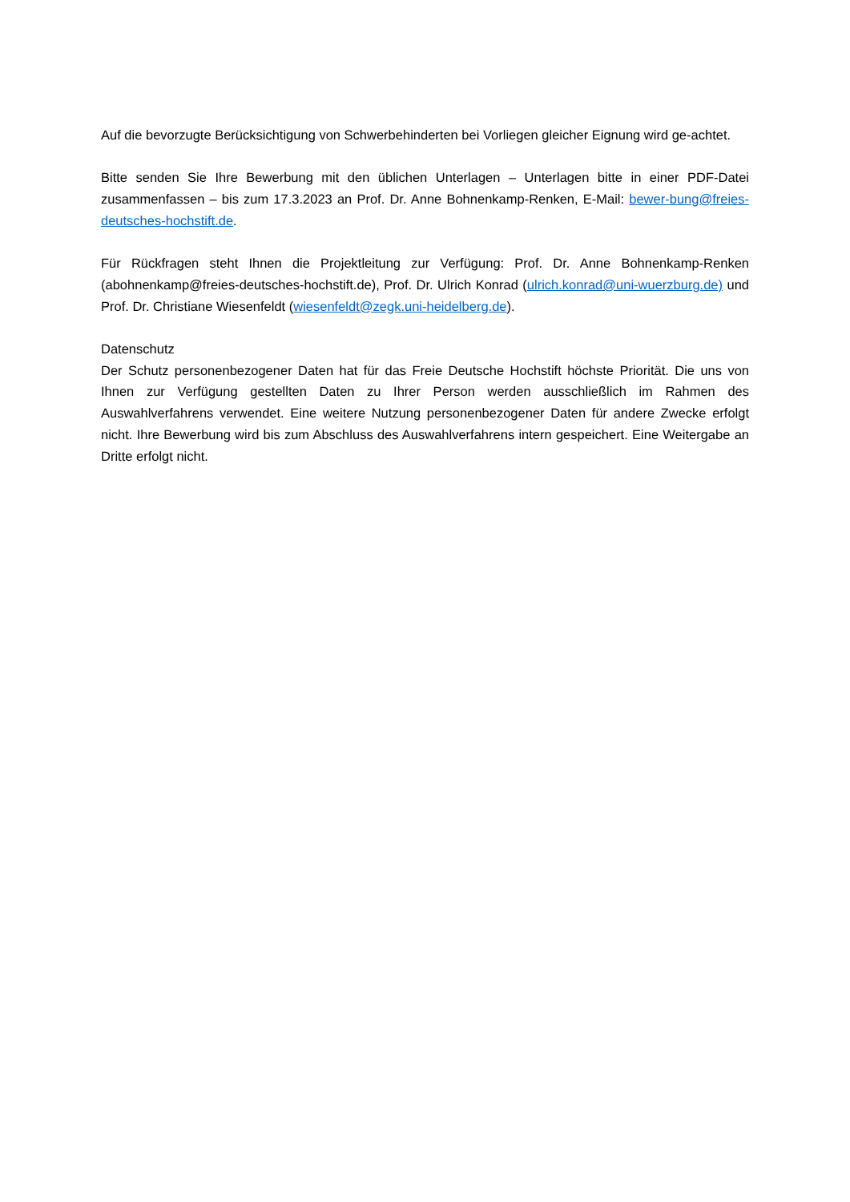Auf die bevorzugte Berücksichtigung von Schwerbehinderten bei Vorliegen gleicher Eignung wird ge-achtet.
Bitte senden Sie Ihre Bewerbung mit den üblichen Unterlagen – Unterlagen bitte in einer PDF-Datei zusammenfassen – bis zum 17.3.2023 an Prof. Dr. Anne Bohnenkamp-Renken, E-Mail: bewer-bung@freies-deutsches-hochstift.de.
Für Rückfragen steht Ihnen die Projektleitung zur Verfügung: Prof. Dr. Anne Bohnenkamp-Renken (abohnenkamp@freies-deutsches-hochstift.de), Prof. Dr. Ulrich Konrad (ulrich.konrad@uni-wuerzburg.de) und Prof. Dr. Christiane Wiesenfeldt (wiesenfeldt@zegk.uni-heidelberg.de).
Datenschutz
Der Schutz personenbezogener Daten hat für das Freie Deutsche Hochstift höchste Priorität. Die uns von Ihnen zur Verfügung gestellten Daten zu Ihrer Person werden ausschließlich im Rahmen des Auswahlverfahrens verwendet. Eine weitere Nutzung personenbezogener Daten für andere Zwecke erfolgt nicht. Ihre Bewerbung wird bis zum Abschluss des Auswahlverfahrens intern gespeichert. Eine Weitergabe an Dritte erfolgt nicht.